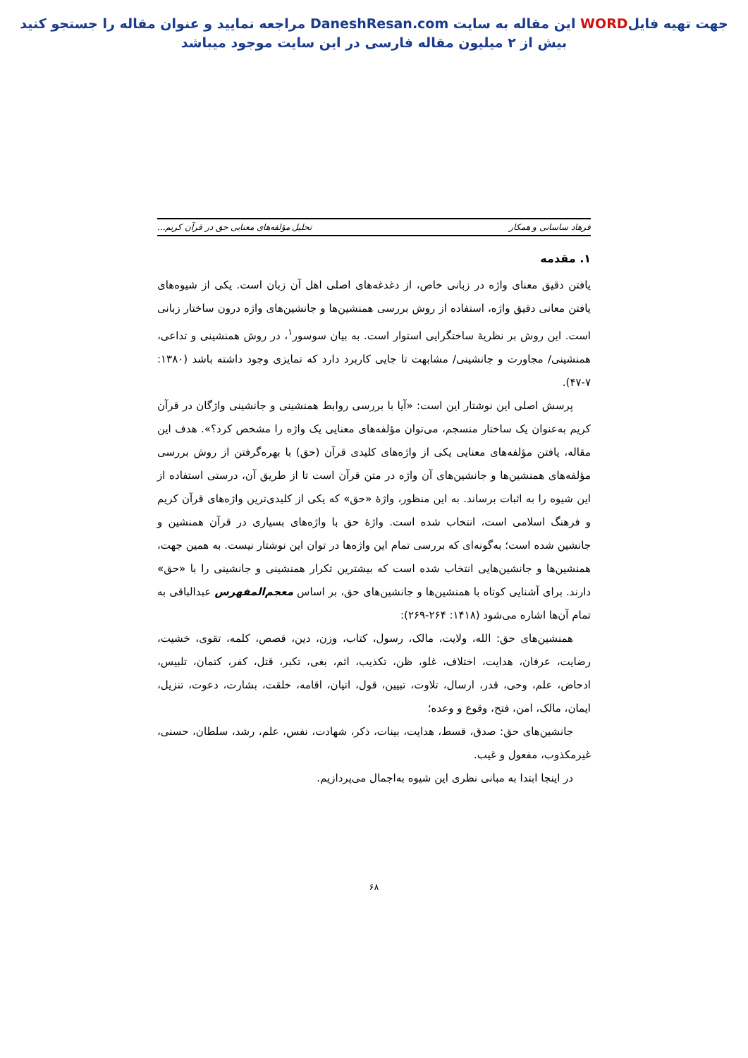جهت تهیه فایلWORD این مقاله به سایت DaneshResan.com مراجعه نمایید و عنوان مقاله را جستجو کنید
بیش از ۲ میلیون مقاله فارسی در این سایت موجود میباشد
فرهاد ساسانی و همکار تحلیل مؤلفه‌های معنایی حق در قرآن کریم...
۱. مقدمه
یافتن دقیق معنای واژه در زبانی خاص، از دغدغه‌های اصلی اهل آن زبان است. یکی از شیوه‌های یافتن معانی دقیق واژه، استفاده از روش بررسی همنشین‌ها و جانشین‌های واژه درون ساختار زبانی است. این روش بر نظریهٔ ساختگرایی استوار است. به بیان سوسور<sup>۱</sup>، در روش همنشینی و تداعی، همنشینی/ مجاورت و جانشینی/ مشابهت تا جایی کاربرد دارد که تمایزی وجود داشته باشد (۱۳۸۰: ۷-۴۷).
پرسش اصلی این نوشتار این است: «آیا با بررسی روابط همنشینی و جانشینی واژگان در قرآن کریم به‌عنوان یک ساختار منسجم، می‌توان مؤلفه‌های معنایی یک واژه را مشخص کرد؟». هدف این مقاله، یافتن مؤلفه‌های معنایی یکی از واژه‌های کلیدی قرآن (حق) با بهره‌گرفتن از روش بررسی مؤلفه‌های همنشین‌ها و جانشین‌های آن واژه در متن قرآن است تا از طریق آن، درستی استفاده از این شیوه را به اثبات برساند. به این منظور، واژهٔ «حق» که یکی از کلیدی‌ترین واژه‌های قرآن کریم و فرهنگ اسلامی است، انتخاب شده است. واژهٔ حق با واژه‌های بسیاری در قرآن همنشین و جانشین شده است؛ به‌گونه‌ای که بررسی تمام این واژه‌ها در توان این نوشتار نیست. به همین جهت، همنشین‌ها و جانشین‌هایی انتخاب شده است که بیشترین تکرار همنشینی و جانشینی را با «حق» دارند. برای آشنایی کوتاه با همنشین‌ها و جانشین‌های حق، بر اساس معجم‌المفهرس عبدالباقی به تمام آن‌ها اشاره می‌شود (۱۴۱۸: ۲۶۴-۲۶۹):
همنشین‌های حق: الله، ولایت، مالک، رسول، کتاب، وزن، دین، قصص، کلمه، تقوی، خشیت، رضایت، عرفان، هدایت، اختلاف، غلو، ظن، تکذیب، اثم، بغی، تکبر، قتل، کفر، کتمان، تلبیس، ادحاض، علم، وحی، قدر، ارسال، تلاوت، تبیین، قول، اتیان، اقامه، خلقت، بشارت، دعوت، تنزیل، ایمان، مالک، امن، فتح، وقوع و وعده؛
جانشین‌های حق: صدق، قسط، هدایت، بینات، ذکر، شهادت، نفس، علم، رشد، سلطان، حسنی، غیرمکذوب، مفعول و غیب.
در اینجا ابتدا به مبانی نظری این شیوه به‌اجمال می‌پردازیم.
۶۸